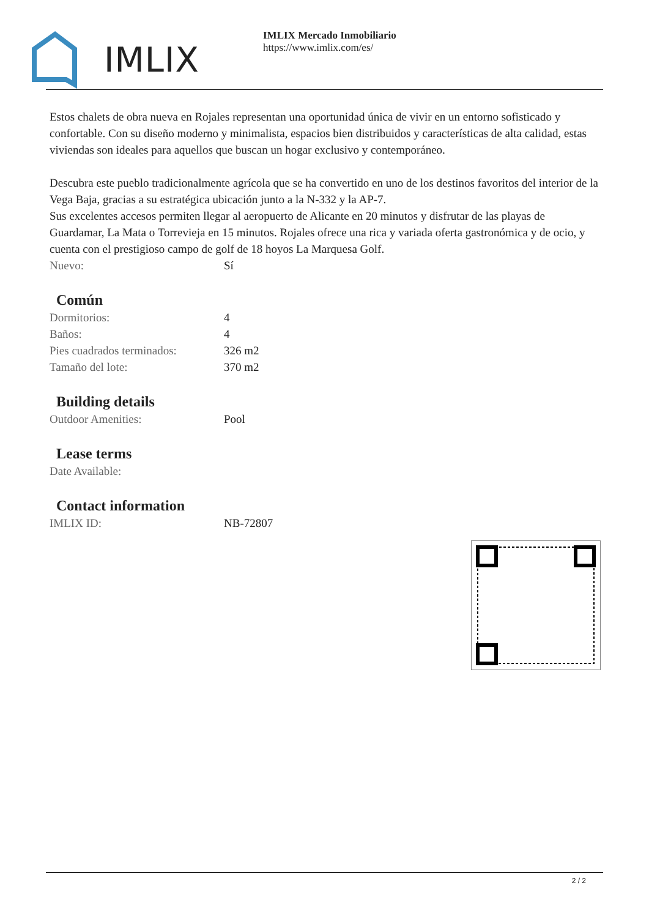IMLIX
IMLIX Mercado Inmobiliario
https://www.imlix.com/es/
Estos chalets de obra nueva en Rojales representan una oportunidad única de vivir en un entorno sofisticado y confortable. Con su diseño moderno y minimalista, espacios bien distribuidos y características de alta calidad, estas viviendas son ideales para aquellos que buscan un hogar exclusivo y contemporáneo.
Descubra este pueblo tradicionalmente agrícola que se ha convertido en uno de los destinos favoritos del interior de la Vega Baja, gracias a su estratégica ubicación junto a la N-332 y la AP-7.
Sus excelentes accesos permiten llegar al aeropuerto de Alicante en 20 minutos y disfrutar de las playas de Guardamar, La Mata o Torrevieja en 15 minutos. Rojales ofrece una rica y variada oferta gastronómica y de ocio, y cuenta con el prestigioso campo de golf de 18 hoyos La Marquesa Golf.
| Nuevo: | Sí |
Común
| Dormitorios: | 4 |
| Baños: | 4 |
| Pies cuadrados terminados: | 326 m2 |
| Tamaño del lote: | 370 m2 |
Building details
| Outdoor Amenities: | Pool |
Lease terms
| Date Available: | |
Contact information
| IMLIX ID: | NB-72807 |
2 / 2